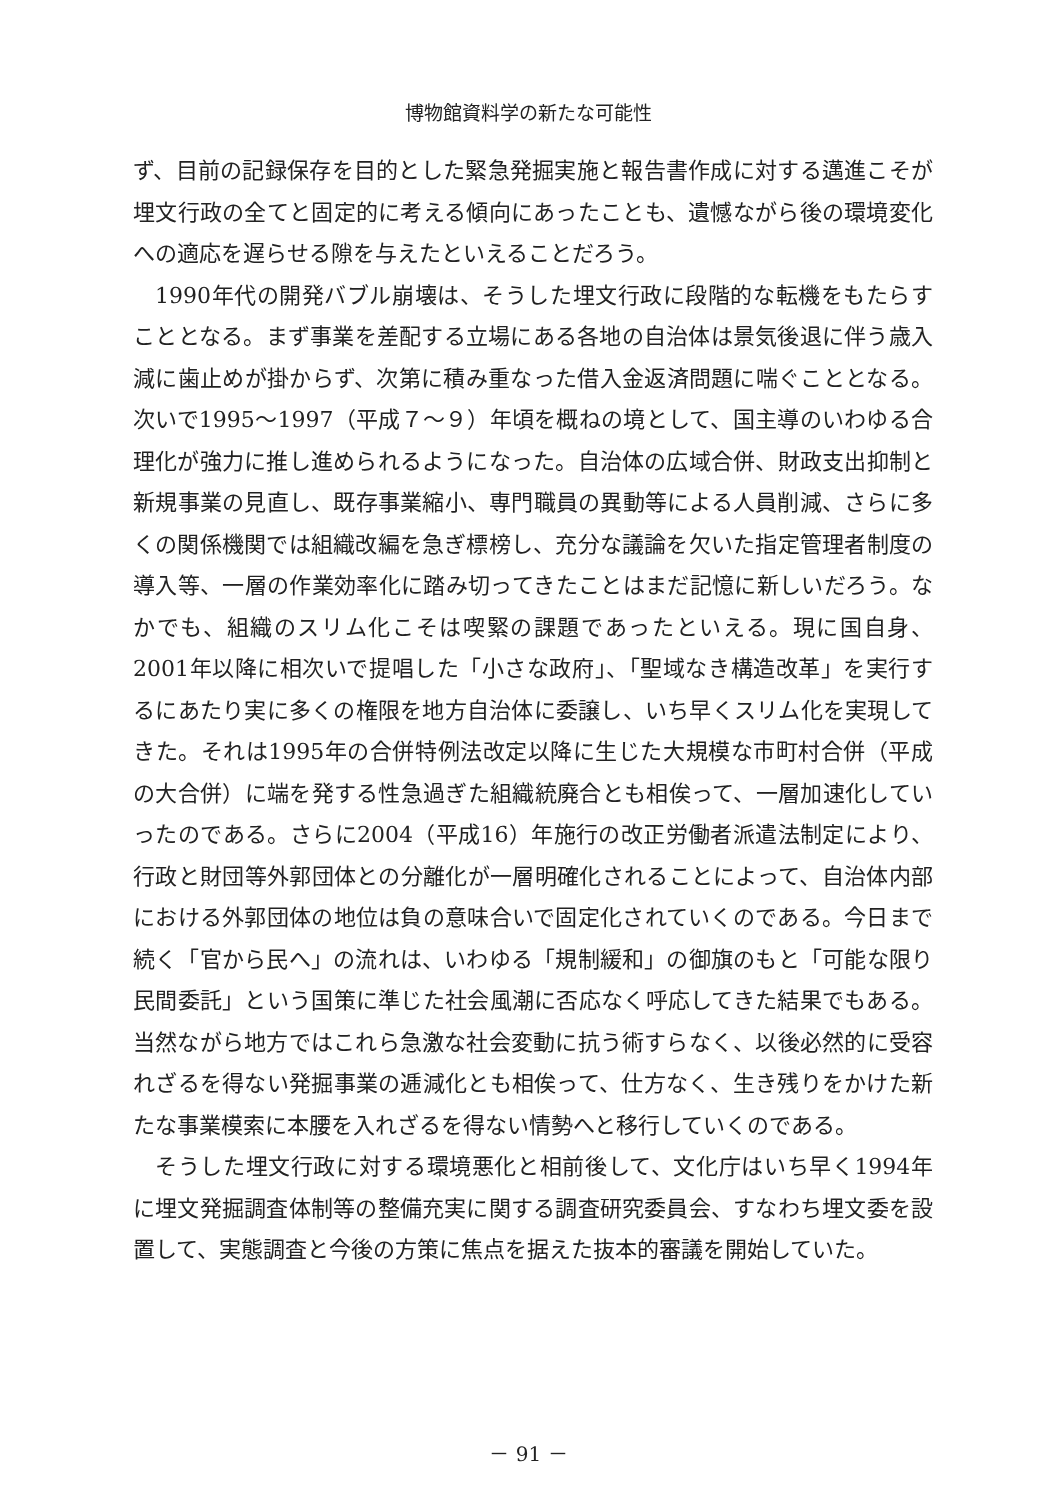博物館資料学の新たな可能性
ず、目前の記録保存を目的とした緊急発掘実施と報告書作成に対する邁進こそが埋文行政の全てと固定的に考える傾向にあったことも、遺憾ながら後の環境変化への適応を遅らせる隙を与えたといえることだろう。
1990年代の開発バブル崩壊は、そうした埋文行政に段階的な転機をもたらすこととなる。まず事業を差配する立場にある各地の自治体は景気後退に伴う歳入減に歯止めが掛からず、次第に積み重なった借入金返済問題に喘ぐこととなる。次いで1995～1997（平成７～９）年頃を概ねの境として、国主導のいわゆる合理化が強力に推し進められるようになった。自治体の広域合併、財政支出抑制と新規事業の見直し、既存事業縮小、専門職員の異動等による人員削減、さらに多くの関係機関では組織改編を急ぎ標榜し、充分な議論を欠いた指定管理者制度の導入等、一層の作業効率化に踏み切ってきたことはまだ記憶に新しいだろう。なかでも、組織のスリム化こそは喫緊の課題であったといえる。現に国自身、2001年以降に相次いで提唱した「小さな政府」、「聖域なき構造改革」を実行するにあたり実に多くの権限を地方自治体に委譲し、いち早くスリム化を実現してきた。それは1995年の合併特例法改定以降に生じた大規模な市町村合併（平成の大合併）に端を発する性急過ぎた組織統廃合とも相俟って、一層加速化していったのである。さらに2004（平成16）年施行の改正労働者派遣法制定により、行政と財団等外郭団体との分離化が一層明確化されることによって、自治体内部における外郭団体の地位は負の意味合いで固定化されていくのである。今日まで続く「官から民へ」の流れは、いわゆる「規制緩和」の御旗のもと「可能な限り民間委託」という国策に準じた社会風潮に否応なく呼応してきた結果でもある。当然ながら地方ではこれら急激な社会変動に抗う術すらなく、以後必然的に受容れざるを得ない発掘事業の逓減化とも相俟って、仕方なく、生き残りをかけた新たな事業模索に本腰を入れざるを得ない情勢へと移行していくのである。
そうした埋文行政に対する環境悪化と相前後して、文化庁はいち早く1994年に埋文発掘調査体制等の整備充実に関する調査研究委員会、すなわち埋文委を設置して、実態調査と今後の方策に焦点を据えた抜本的審議を開始していた。
－ 91 －